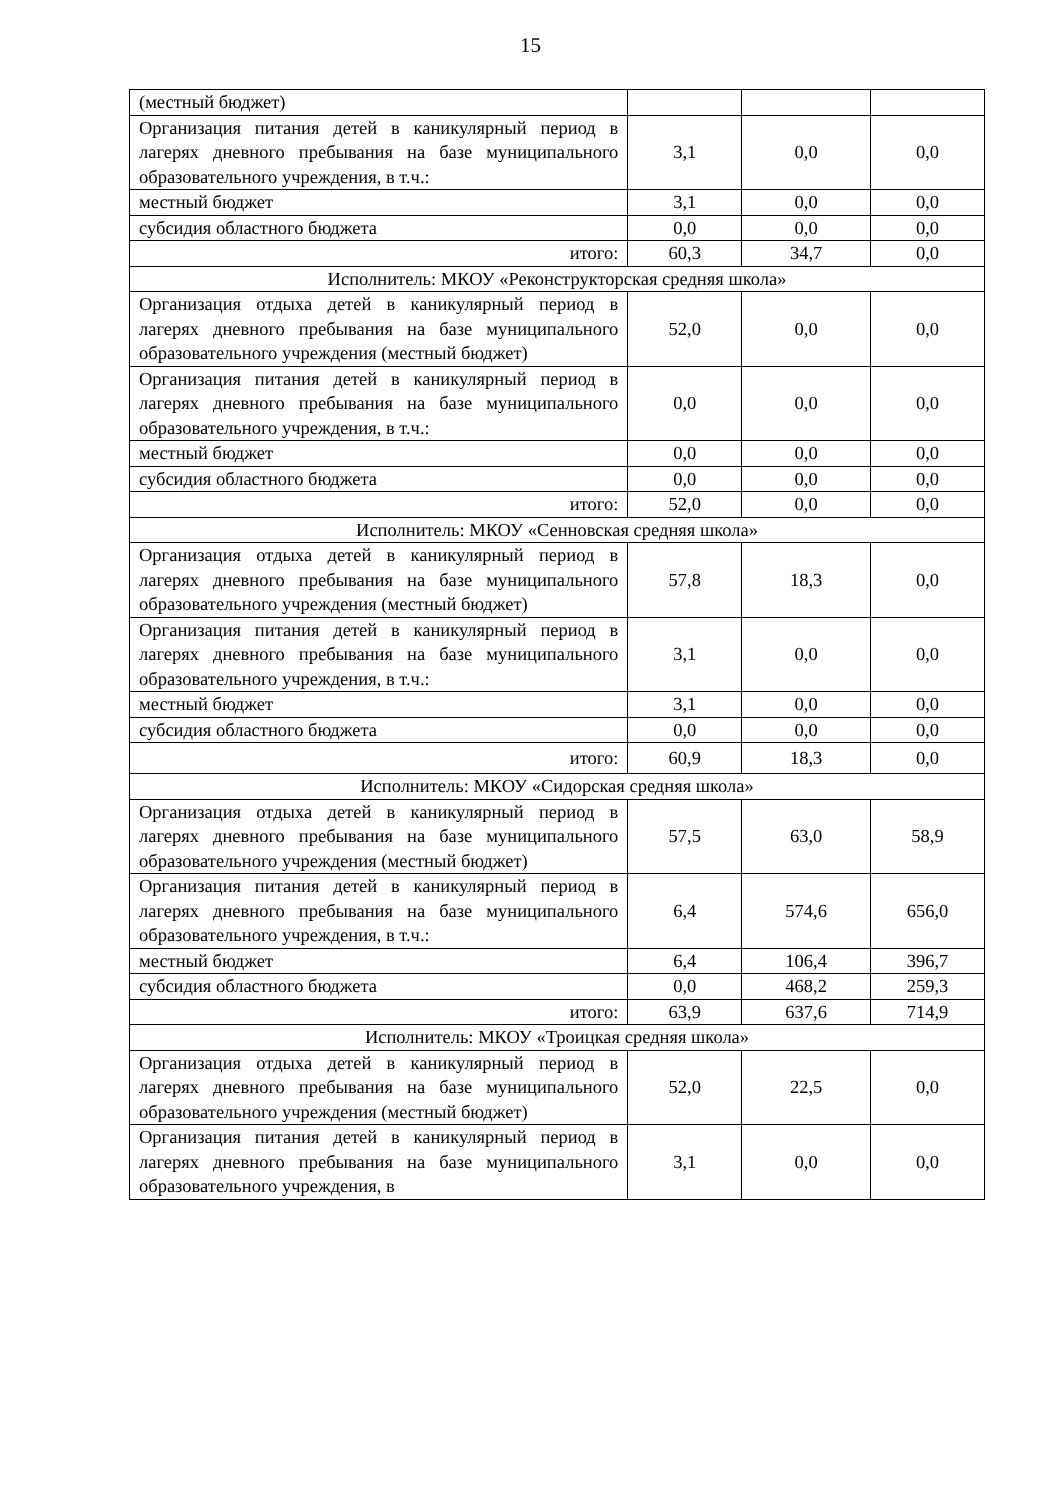15
| (местный бюджет) | | | |
| Организация питания детей в каникулярный период в лагерях дневного пребывания на базе муниципального образовательного учреждения, в т.ч.: | 3,1 | 0,0 | 0,0 |
| местный бюджет | 3,1 | 0,0 | 0,0 |
| субсидия областного бюджета | 0,0 | 0,0 | 0,0 |
| итого: | 60,3 | 34,7 | 0,0 |
| Исполнитель: МКОУ «Реконструкторская средняя школа» | | | |
| Организация отдыха детей в каникулярный период в лагерях дневного пребывания на базе муниципального образовательного учреждения (местный бюджет) | 52,0 | 0,0 | 0,0 |
| Организация питания детей в каникулярный период в лагерях дневного пребывания на базе муниципального образовательного учреждения, в т.ч.: | 0,0 | 0,0 | 0,0 |
| местный бюджет | 0,0 | 0,0 | 0,0 |
| субсидия областного бюджета | 0,0 | 0,0 | 0,0 |
| итого: | 52,0 | 0,0 | 0,0 |
| Исполнитель: МКОУ «Сенновская средняя школа» | | | |
| Организация отдыха детей в каникулярный период в лагерях дневного пребывания на базе муниципального образовательного учреждения (местный бюджет) | 57,8 | 18,3 | 0,0 |
| Организация питания детей в каникулярный период в лагерях дневного пребывания на базе муниципального образовательного учреждения, в т.ч.: | 3,1 | 0,0 | 0,0 |
| местный бюджет | 3,1 | 0,0 | 0,0 |
| субсидия областного бюджета | 0,0 | 0,0 | 0,0 |
| итого: | 60,9 | 18,3 | 0,0 |
| Исполнитель: МКОУ «Сидорская средняя школа» | | | |
| Организация отдыха детей в каникулярный период в лагерях дневного пребывания на базе муниципального образовательного учреждения (местный бюджет) | 57,5 | 63,0 | 58,9 |
| Организация питания детей в каникулярный период в лагерях дневного пребывания на базе муниципального образовательного учреждения, в т.ч.: | 6,4 | 574,6 | 656,0 |
| местный бюджет | 6,4 | 106,4 | 396,7 |
| субсидия областного бюджета | 0,0 | 468,2 | 259,3 |
| итого: | 63,9 | 637,6 | 714,9 |
| Исполнитель: МКОУ «Троицкая средняя школа» | | | |
| Организация отдыха детей в каникулярный период в лагерях дневного пребывания на базе муниципального образовательного учреждения (местный бюджет) | 52,0 | 22,5 | 0,0 |
| Организация питания детей в каникулярный период в лагерях дневного пребывания на базе муниципального образовательного учреждения, в | 3,1 | 0,0 | 0,0 |